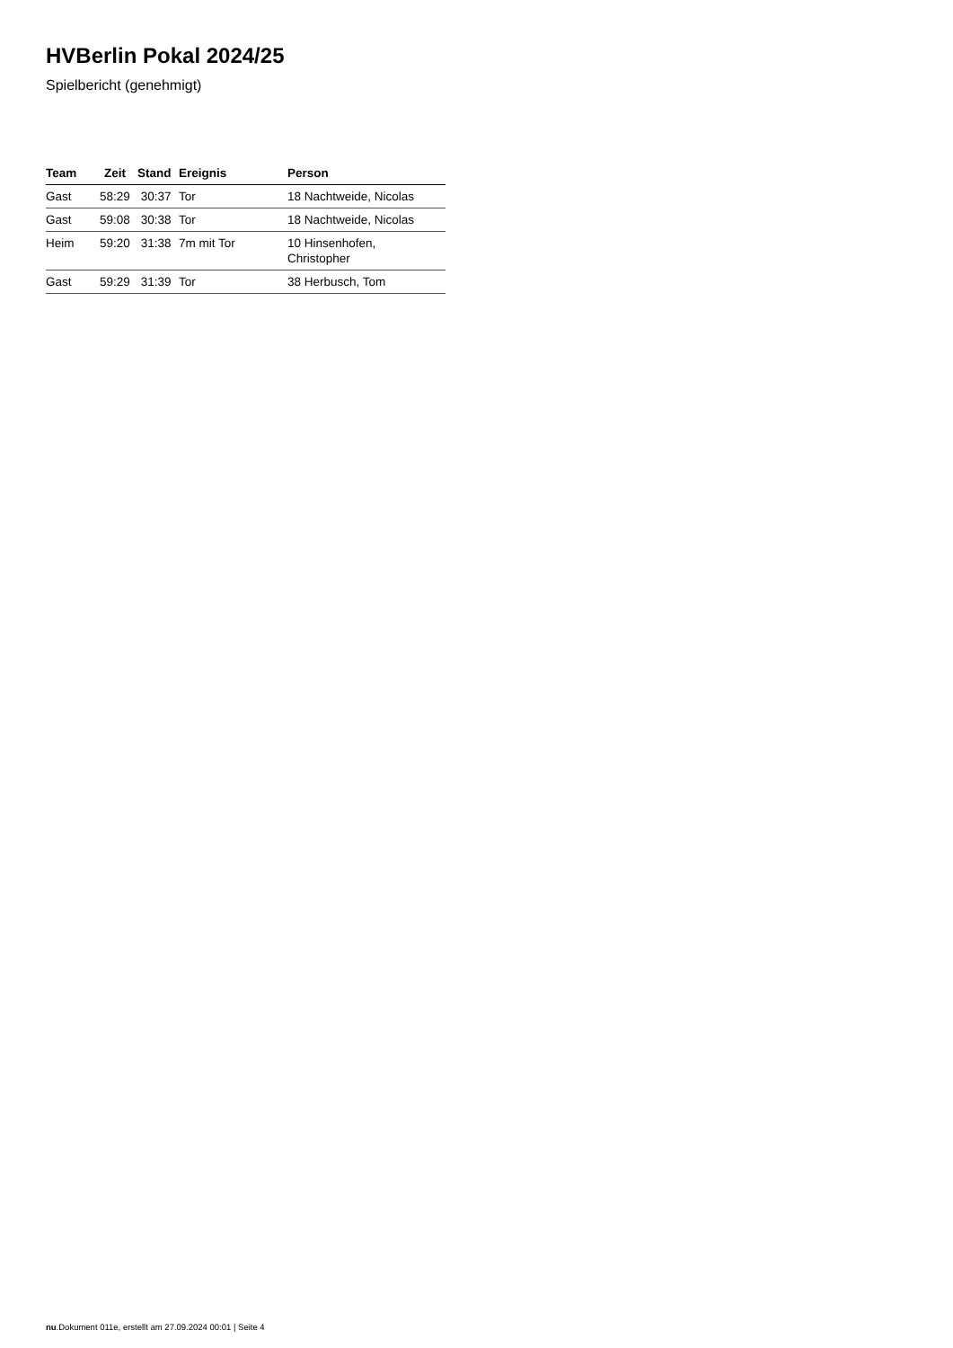HVBerlin Pokal 2024/25
Spielbericht (genehmigt)
| Team | Zeit | Stand | Ereignis | Person |
| --- | --- | --- | --- | --- |
| Gast | 58:29 | 30:37 | Tor | 18 Nachtweide, Nicolas |
| Gast | 59:08 | 30:38 | Tor | 18 Nachtweide, Nicolas |
| Heim | 59:20 | 31:38 | 7m mit Tor | 10 Hinsenhofen, Christopher |
| Gast | 59:29 | 31:39 | Tor | 38 Herbusch, Tom |
nu.Dokument 011e, erstellt am 27.09.2024 00:01 | Seite 4